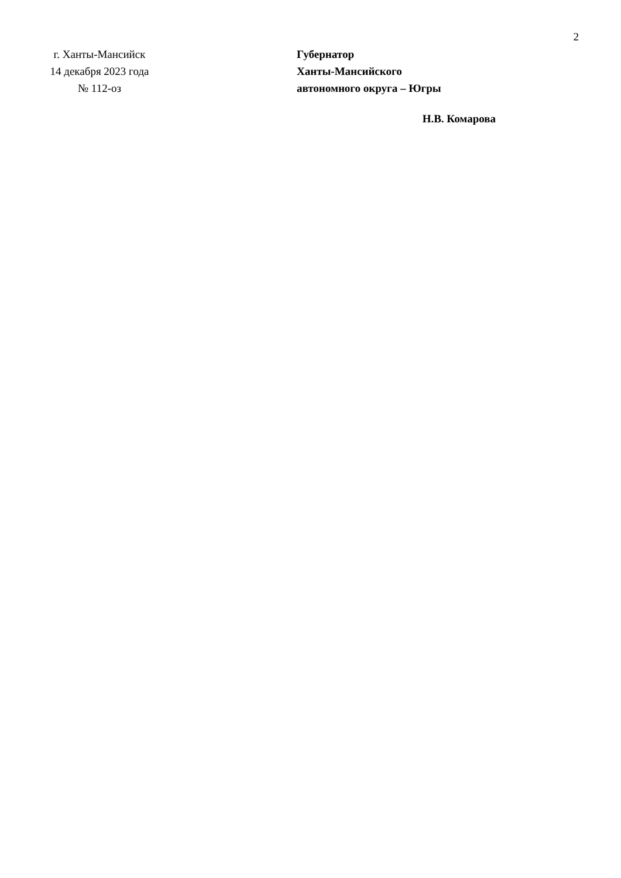2
г. Ханты-Мансийск
14 декабря 2023 года
№ 112-оз
Губернатор
Ханты-Мансийского
автономного округа – Югры
Н.В. Комарова